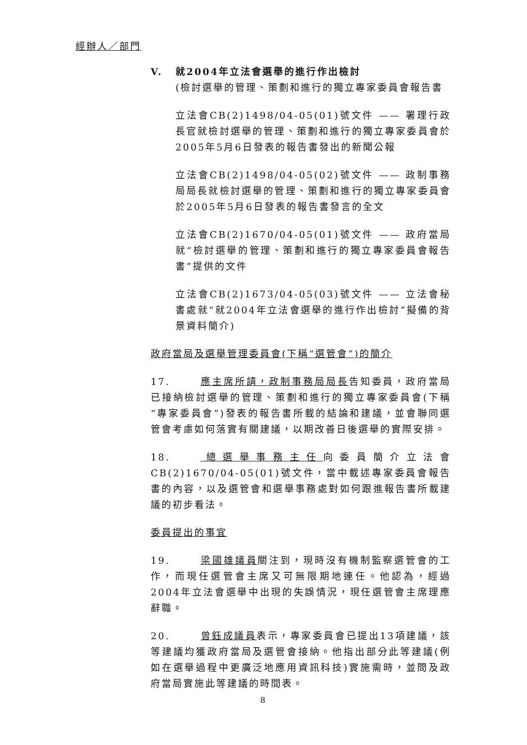經辦人／部門
V. 就2004年立法會選舉的進行作出檢討
(檢討選舉的管理、策劃和進行的獨立專家委員會報告書
立法會CB(2)1498/04-05(01)號文件 —— 署理行政長官就檢討選舉的管理、策劃和進行的獨立專家委員會於2005年5月6日發表的報告書發出的新聞公報
立法會CB(2)1498/04-05(02)號文件 —— 政制事務局局長就檢討選舉的管理、策劃和進行的獨立專家委員會於2005年5月6日發表的報告書發言的全文
立法會CB(2)1670/04-05(01)號文件 —— 政府當局就“檢討選舉的管理、策劃和進行的獨立專家委員會報告書”提供的文件
立法會CB(2)1673/04-05(03)號文件 —— 立法會秘書處就“就2004年立法會選舉的進行作出檢討”擬備的背景資料簡介)
政府當局及選舉管理委員會(下稱“選管會”)的簡介
17. 應主席所請，政制事務局局長告知委員，政府當局已接納檢討選舉的管理、策劃和進行的獨立專家委員會(下稱“專家委員會”)發表的報告書所載的結論和建議，並會聯同選管會考慮如何落實有關建議，以期改善日後選舉的實際安排。
18. 總選舉事務主任向委員簡介立法會CB(2)1670/04-05(01)號文件，當中載述專家委員會報告書的內容，以及選管會和選舉事務處對如何跟進報告書所載建議的初步看法。
委員提出的事宜
19. 梁國雄議員關注到，現時沒有機制監察選管會的工作，而現任選管會主席又可無限期地連任。他認為，經過2004年立法會選舉中出現的失誤情況，現任選管會主席理應辭職。
20. 曾鈺成議員表示，專家委員會已提出13項建議，該等建議均獲政府當局及選管會接納。他指出部分此等建議(例如在選舉過程中更廣泛地應用資訊科技)實施需時，並問及政府當局實施此等建議的時間表。
8